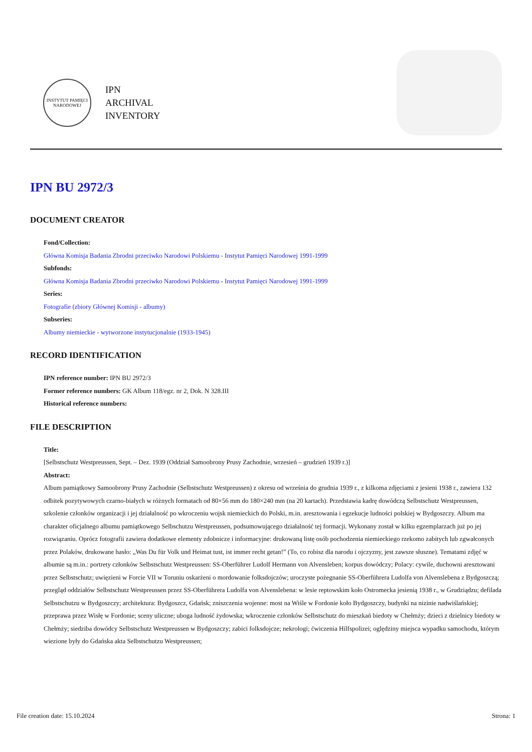INSTYTUT PAMIĘCI NARODOWEJ
IPN
ARCHIVAL
INVENTORY
IPN BU 2972/3
DOCUMENT CREATOR
Fond/Collection:
Główna Komisja Badania Zbrodni przeciwko Narodowi Polskiemu - Instytut Pamięci Narodowej 1991-1999
Subfonds:
Główna Komisja Badania Zbrodni przeciwko Narodowi Polskiemu - Instytut Pamięci Narodowej 1991-1999
Series:
Fotografie (zbiory Głównej Komisji - albumy)
Subseries:
Albumy niemieckie - wytworzone instytucjonalnie (1933-1945)
RECORD IDENTIFICATION
IPN reference number: IPN BU 2972/3
Former reference numbers: GK Album 118/egz. nr 2, Dok. N 328.III
Historical reference numbers:
FILE DESCRIPTION
Title:
[Selbstschutz Westpreussen, Sept. – Dez. 1939 (Oddział Samoobrony Prusy Zachodnie, wrzesień – grudzień 1939 r.)]
Abstract:
Album pamiątkowy Samoobrony Prusy Zachodnie (Selbstschutz Westpreussen) z okresu od września do grudnia 1939 r., z kilkoma zdjęciami z jesieni 1938 r., zawiera 132 odbitek pozytywowych czarno-białych w różnych formatach od 80×56 mm do 180×240 mm (na 20 kartach). Przedstawia kadrę dowódczą Selbstschutz Westpreussen, szkolenie członków organizacji i jej działalność po wkroczeniu wojsk niemieckich do Polski, m.in. aresztowania i egzekucje ludności polskiej w Bydgoszczy. Album ma charakter oficjalnego albumu pamiątkowego Selbschutzu Westpreussen, podsumowującego działalność tej formacji. Wykonany został w kilku egzemplarzach już po jej rozwiązaniu. Oprócz fotografii zawiera dodatkowe elementy zdobnicze i informacyjne: drukowaną listę osób pochodzenia niemieckiego rzekomo zabitych lub zgwałconych przez Polaków, drukowane hasło: „Was Du für Volk und Heimat tust, ist immer recht getan!” (To, co robisz dla narodu i ojczyzny, jest zawsze słuszne). Tematami zdjęć w albumie są m.in.: portrety członków Selbstschutz Westpreussen: SS-Oberführer Ludolf Hermann von Alvensleben; korpus dowódczy; Polacy: cywile, duchowni aresztowani przez Selbstschutz; uwięzieni w Forcie VII w Toruniu oskarżeni o mordowanie folksdojczów; uroczyste pożegnanie SS-Oberführera Ludolfa von Alvenslebena z Bydgoszczą; przegląd oddziałów Selbstschutz Westpreussen przez SS-Oberführera Ludolfa von Alvenslebena: w lesie reptowskim koło Ostromecka jesienią 1938 r., w Grudziądzu; defilada Selbstschutzu w Bydgoszczy; architektura: Bydgoszcz, Gdańsk; zniszczenia wojenne: most na Wiśle w Fordonie koło Bydgoszczy, budynki na nizinie nadwiślańskiej; przeprawa przez Wisłę w Fordonie; sceny uliczne; uboga ludność żydowska; wkroczenie członków Selbstschutz do mieszkań biedoty w Chełmży; dzieci z dzielnicy biedoty w Chełmży; siedziba dowódcy Selbstschutz Westpreussen w Bydgoszczy; zabici folksdojcze; nekrologi; ćwiczenia Hilfspolizei; oględziny miejsca wypadku samochodu, którym wiezione były do Gdańska akta Selbstschutzu Westpreussen;
File creation date: 15.10.2024 Strona: 1